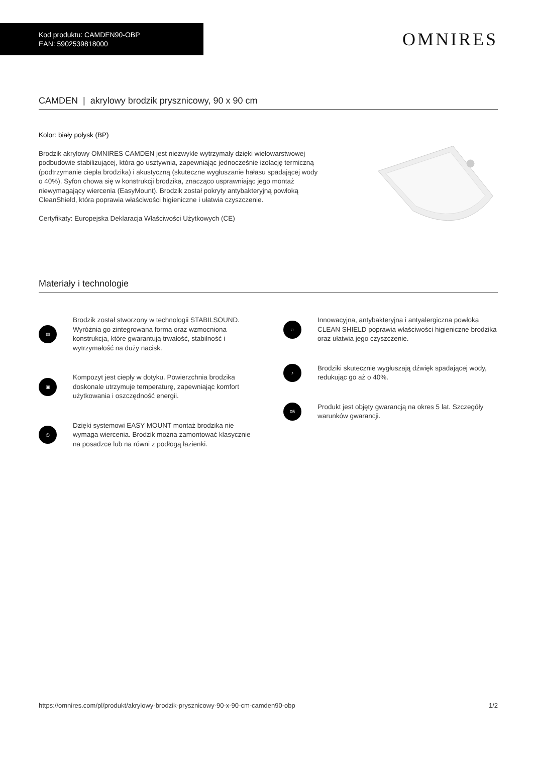Kod produktu: CAMDEN90-OBP
EAN: 5902539818000
OMNIRES
CAMDEN | akrylowy brodzik prysznicowy, 90 x 90 cm
Kolor: biały połysk (BP)
Brodzik akrylowy OMNIRES CAMDEN jest niezwykle wytrzymały dzięki wielowarstwowej podbudowie stabilizującej, która go usztywnia, zapewniając jednocześnie izolację termiczną (podtrzymanie ciepła brodzika) i akustyczną (skuteczne wygłuszanie hałasu spadającej wody o 40%). Syfon chowa się w konstrukcji brodzika, znacząco usprawniając jego montaż niewymagający wiercenia (EasyMount). Brodzik został pokryty antybakteryjną powłoką CleanShield, która poprawia właściwości higieniczne i ułatwia czyszczenie.
Certyfikaty: Europejska Deklaracja Właściwości Użytkowych (CE)
Materiały i technologie
▤
Brodzik został stworzony w technologii STABILSOUND. Wyróżnia go zintegrowana forma oraz wzmocniona konstrukcja, które gwarantują trwałość, stabilność i wytrzymałość na duży nacisk.
▣
Kompozyt jest ciepły w dotyku. Powierzchnia brodzika doskonale utrzymuje temperaturę, zapewniając komfort użytkowania i oszczędność energii.
◷
Dzięki systemowi EASY MOUNT montaż brodzika nie wymaga wiercenia. Brodzik można zamontować klasycznie na posadzce lub na równi z podłogą łazienki.
⛉
Innowacyjna, antybakteryjna i antyalergiczna powłoka CLEAN SHIELD poprawia właściwości higieniczne brodzika oraz ułatwia jego czyszczenie.
♪
Brodziki skutecznie wygłuszają dźwięk spadającej wody, redukując go aż o 40%.
05
Produkt jest objęty gwarancją na okres 5 lat. Szczegóły warunków gwarancji.
https://omnires.com/pl/produkt/akrylowy-brodzik-prysznicowy-90-x-90-cm-camden90-obp 1/2